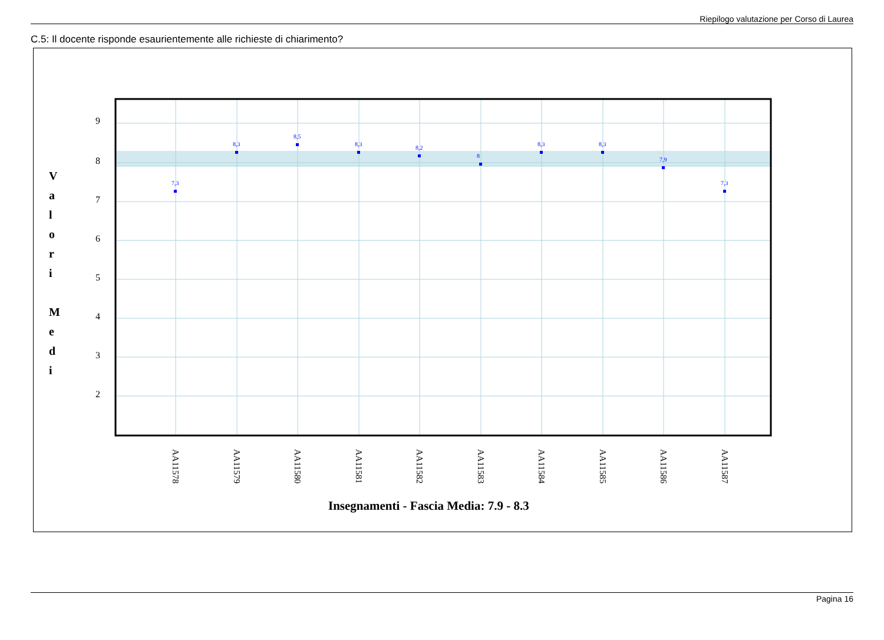Riepilogo valutazione per Corso di Laurea
C.5: Il docente risponde esaurientemente alle richieste di chiarimento?
9
8
7
6
5
4
3
2
V
a
l
o
r
i
M
e
d
i
7,3
8,3
8,5
8,3
8,2
8
8,3
8,3
7,9
7,3
AA11578
AA11579
AA11580
AA11581
AA11582
AA11583
AA11584
AA11585
AA11586
AA11587
Insegnamenti - Fascia Media: 7.9 - 8.3
Pagina 16